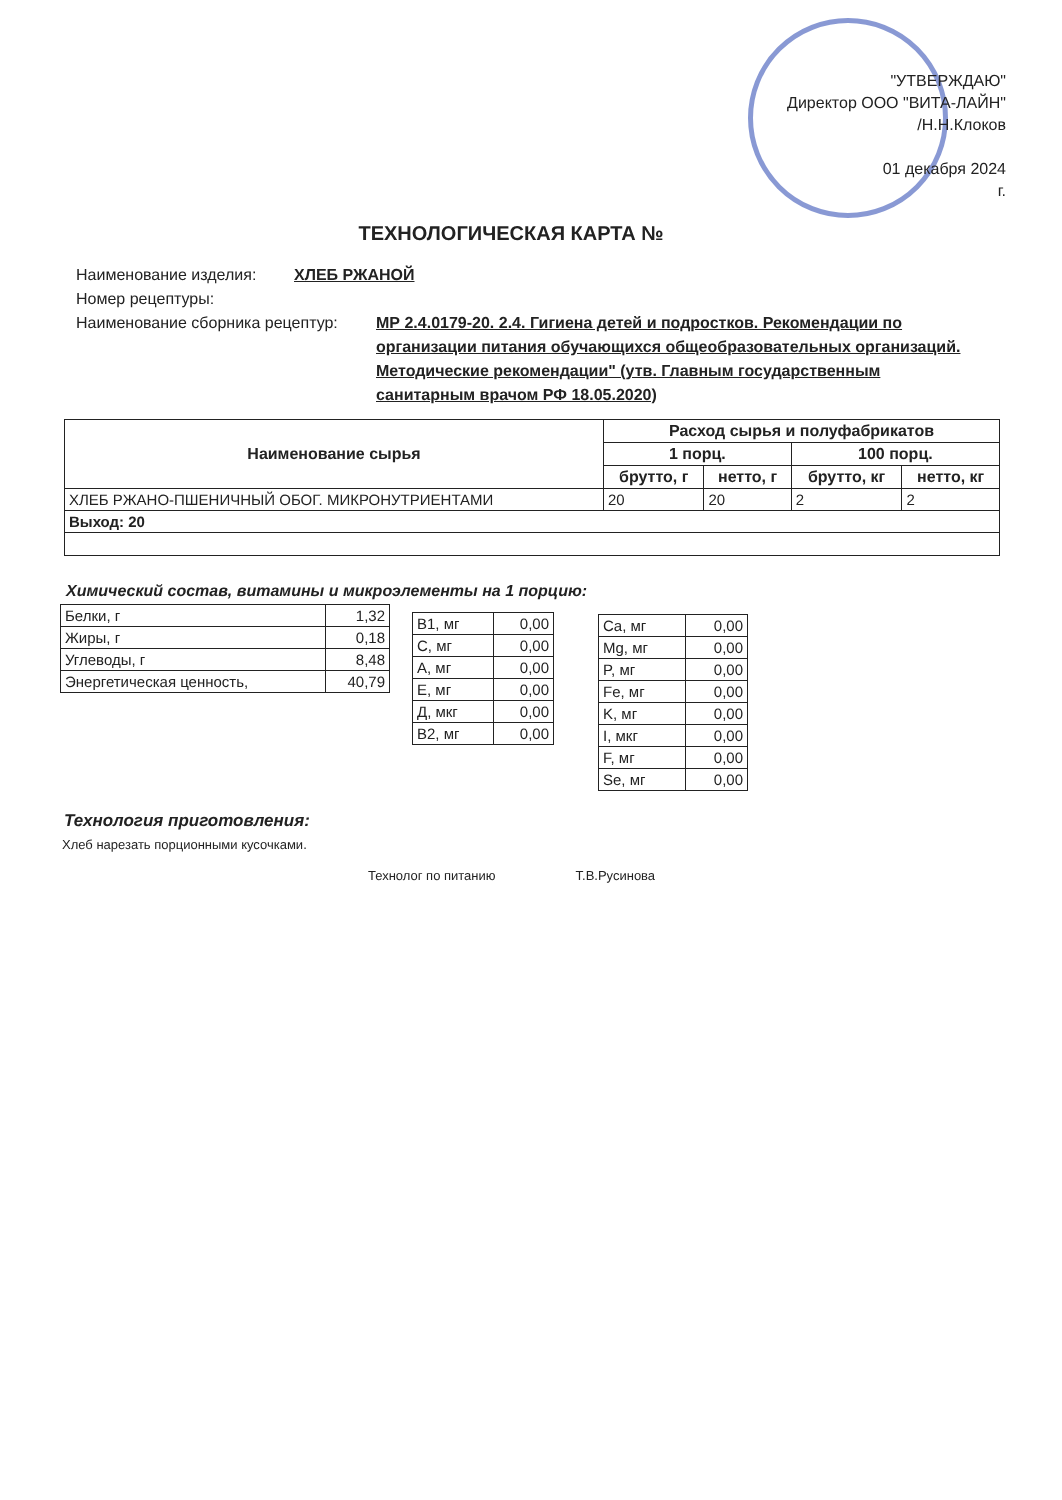"УТВЕРЖДАЮ"
Директор ООО "ВИТА-ЛАЙН"
/Н.Н.Клоков
01 декабря 2024
г.
ТЕХНОЛОГИЧЕСКАЯ КАРТА №
Наименование изделия: ХЛЕБ РЖАНОЙ
Номер рецептуры:
Наименование сборника рецептур: МР 2.4.0179-20. 2.4. Гигиена детей и подростков. Рекомендации по организации питания обучающихся общеобразовательных организаций. Методические рекомендации" (утв. Главным государственным санитарным врачом РФ 18.05.2020)
| Наименование сырья | Расход сырья и полуфабрикатов | | | |
| --- | --- | --- | --- | --- |
| | 1 порц. | | 100 порц. | |
| | брутто, г | нетто, г | брутто, кг | нетто, кг |
| ХЛЕБ РЖАНО-ПШЕНИЧНЫЙ ОБОГ. МИКРОНУТРИЕНТАМИ | 20 | 20 | 2 | 2 |
| Выход: 20 | | | | |
Химический состав, витамины и микроэлементы на 1 порцию:
| Белки, г | 1,32 |
| Жиры, г | 0,18 |
| Углеводы, г | 8,48 |
| Энергетическая ценность, | 40,79 |
| В1, мг | 0,00 |
| С, мг | 0,00 |
| А, мг | 0,00 |
| Е, мг | 0,00 |
| Д, мкг | 0,00 |
| В2, мг | 0,00 |
| Ca, мг | 0,00 |
| Mg, мг | 0,00 |
| P, мг | 0,00 |
| Fe, мг | 0,00 |
| K, мг | 0,00 |
| I, мкг | 0,00 |
| F, мг | 0,00 |
| Se, мг | 0,00 |
Технология приготовления:
Хлеб нарезать порционными кусочками.
Технолог по питанию Т.В.Русинова